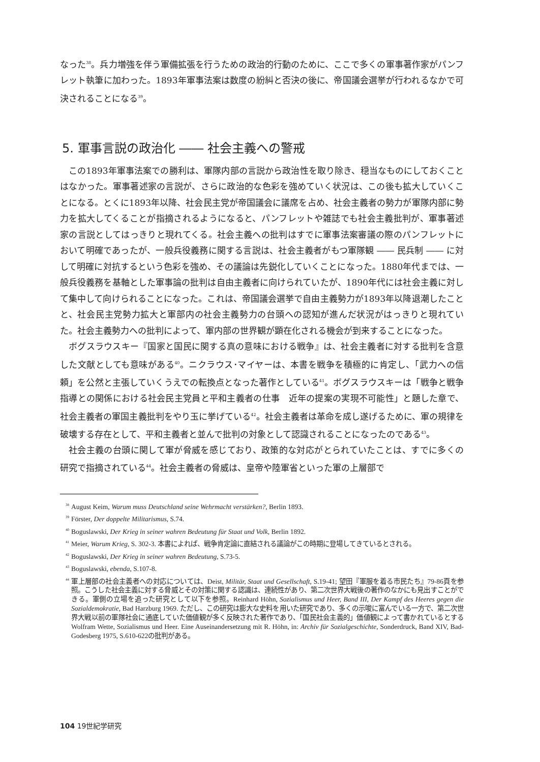なった<sup>38</sup>。兵力増強を伴う軍備拡張を行うための政治的行動のために、ここで多くの軍事著作家がパンフレット執筆に加わった。1893年軍事法案は数度の紛糾と否決の後に、帝国議会選挙が行われるなかで可決されることになる<sup>39</sup>。
5. 軍事言説の政治化 ―― 社会主義への警戒
この1893年軍事法案での勝利は、軍隊内部の言説から政治性を取り除き、穏当なものにしておくことはなかった。軍事著述家の言説が、さらに政治的な色彩を強めていく状況は、この後も拡大していくことになる。とくに1893年以降、社会民主党が帝国議会に議席を占め、社会主義者の勢力が軍隊内部に勢力を拡大してくることが指摘されるようになると、パンフレットや雑誌でも社会主義批判が、軍事著述家の言説としてはっきりと現れてくる。社会主義への批判はすでに軍事法案審議の際のパンフレットにおいて明確であったが、一般兵役義務に関する言説は、社会主義者がもつ軍隊観 ―― 民兵制 ―― に対して明確に対抗するという色彩を強め、その議論は先鋭化していくことになった。1880年代までは、一般兵役義務を基軸とした軍事論の批判は自由主義者に向けられていたが、1890年代には社会主義に対して集中して向けられることになった。これは、帝国議会選挙で自由主義勢力が1893年以降退潮したことと、社会民主党勢力拡大と軍部内の社会主義勢力の台頭への認知が進んだ状況がはっきりと現れていた。社会主義勢力への批判によって、軍内部の世界観が顕在化される機会が到来することになった。
ボグスラウスキー『国家と国民に関する真の意味における戦争』は、社会主義者に対する批判を含意した文献としても意味がある<sup>40</sup>。ニクラウス･マイヤーは、本書を戦争を積極的に肯定し、「武力への信頼」を公然と主張していくうえでの転換点となった著作としている<sup>41</sup>。ボグスラウスキーは「戦争と戦争指導との関係における社会民主党員と平和主義者の仕事　近年の提案の実現不可能性」と題した章で、社会主義者の軍国主義批判をやり玉に挙げている<sup>42</sup>。社会主義者は革命を成し遂げるために、軍の規律を破壊する存在として、平和主義者と並んで批判の対象として認識されることになったのである<sup>43</sup>。
社会主義の台頭に関して軍が脅威を感じており、政策的な対応がとられていたことは、すでに多くの研究で指摘されている<sup>44</sup>。社会主義者の脅威は、皇帝や陸軍省といった軍の上層部で
<sup>38</sup> August Keim, Warum muss Deutschland seine Wehrmacht verstärken?, Berlin 1893.
<sup>39</sup>Förster, Der doppelte Militarismus, S.74.
<sup>40</sup> Boguslawski, Der Krieg in seiner wahren Bedeutung für Staat und Volk, Berlin 1892.
<sup>41</sup> Meier, Warum Krieg, S. 302-3. 本書によれば、戦争肯定論に直結される議論がこの時期に登場してきているとされる。
<sup>42</sup> Boguslawski, Der Krieg in seiner wahren Bedeutung, S.73-5.
<sup>43</sup> Boguslawski, ebenda, S.107-8.
<sup>44</sup> 軍上層部の社会主義者への対応については、Deist, Militär, Staat und Gesellschaft, S.19-41; 望田『軍服を着る市民たち』79-86頁を参照。こうした社会主義に対する脅威とその対策に関する認識は、連続性があり、第二次世界大戦後の著作のなかにも見出すことができる。軍側の立場を追った研究として以下を参照。Reinhard Höhn, Sozialismus und Heer, Band III, Der Kampf des Heeres gegen die Sozialdemokratie, Bad Harzburg 1969. ただし、この研究は膨大な史料を用いた研究であり、多くの示唆に富んでいる一方で、第二次世界大戦以前の軍隊社会に通底していた価値観が多く反映された著作であり、「国民社会主義的」価値観によって書かれているとする Wolfram Wette, Sozialismus und Heer. Eine Auseinandersetzung mit R. Höhn, in: Archiv für Sozialgeschichte, Sonderdruck, Band XIV, Bad-Godesberg 1975, S.610-622の批判がある。
104 19世紀学研究